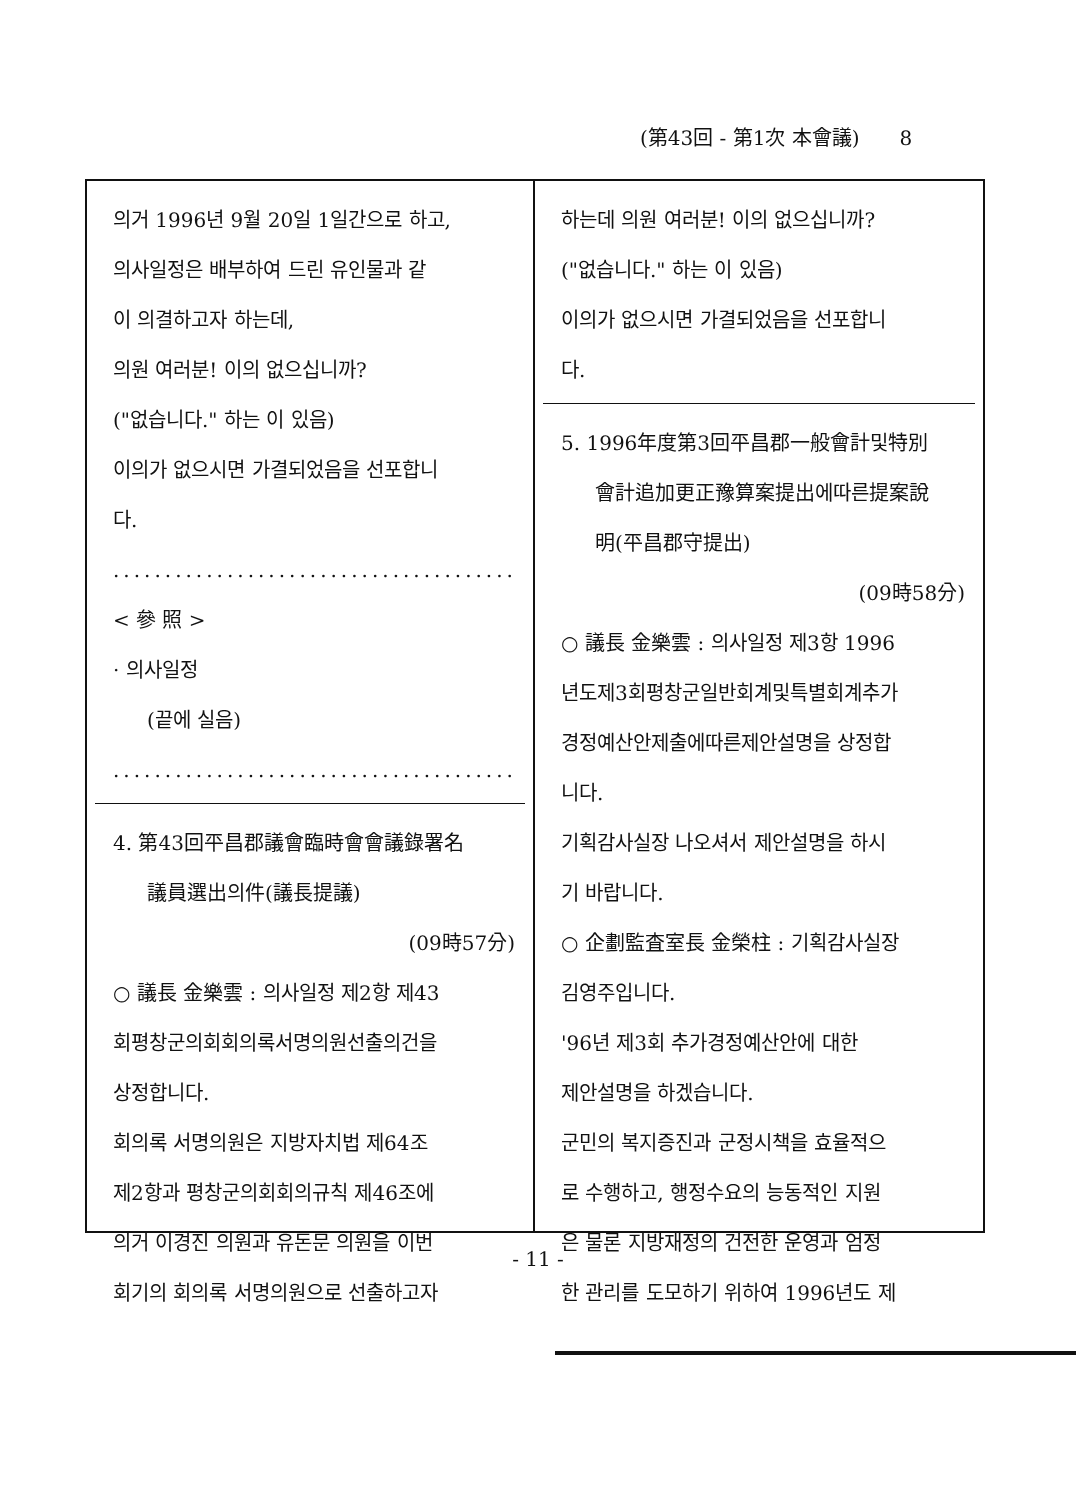(第43回 - 第1次 本會議) 8
의거 1996년 9월 20일 1일간으로 하고,
의사일정은 배부하여 드린 유인물과 같
이 의결하고자 하는데,
의원 여러분! 이의 없으십니까?
("없습니다." 하는 이 있음)
이의가 없으시면 가결되었음을 선포합니
다.
........................................
< 參 照 >
· 의사일정
(끝에 실음)
........................................
4. 第43回平昌郡議會臨時會會議錄署名
議員選出의件(議長提議)
(09時57分)
○ 議長 金樂雲 : 의사일정 제2항 제43
회평창군의회회의록서명의원선출의건을
상정합니다.
회의록 서명의원은 지방자치법 제64조
제2항과 평창군의회회의규칙 제46조에
의거 이경진 의원과 유돈문 의원을 이번
회기의 회의록 서명의원으로 선출하고자
하는데 의원 여러분! 이의 없으십니까?
("없습니다." 하는 이 있음)
이의가 없으시면 가결되었음을 선포합니
다.
5. 1996年度第3回平昌郡一般會計및特別
會計追加更正豫算案提出에따른提案說
明(平昌郡守提出)
(09時58分)
○ 議長 金樂雲 : 의사일정 제3항 1996
년도제3회평창군일반회계및특별회계추가
경정예산안제출에따른제안설명을 상정합
니다.
기획감사실장 나오셔서 제안설명을 하시
기 바랍니다.
○ 企劃監査室長 金榮柱 : 기획감사실장
김영주입니다.
'96년 제3회 추가경정예산안에 대한
제안설명을 하겠습니다.
군민의 복지증진과 군정시책을 효율적으
로 수행하고, 행정수요의 능동적인 지원
은 물론 지방재정의 건전한 운영과 엄정
한 관리를 도모하기 위하여 1996년도 제
- 11 -